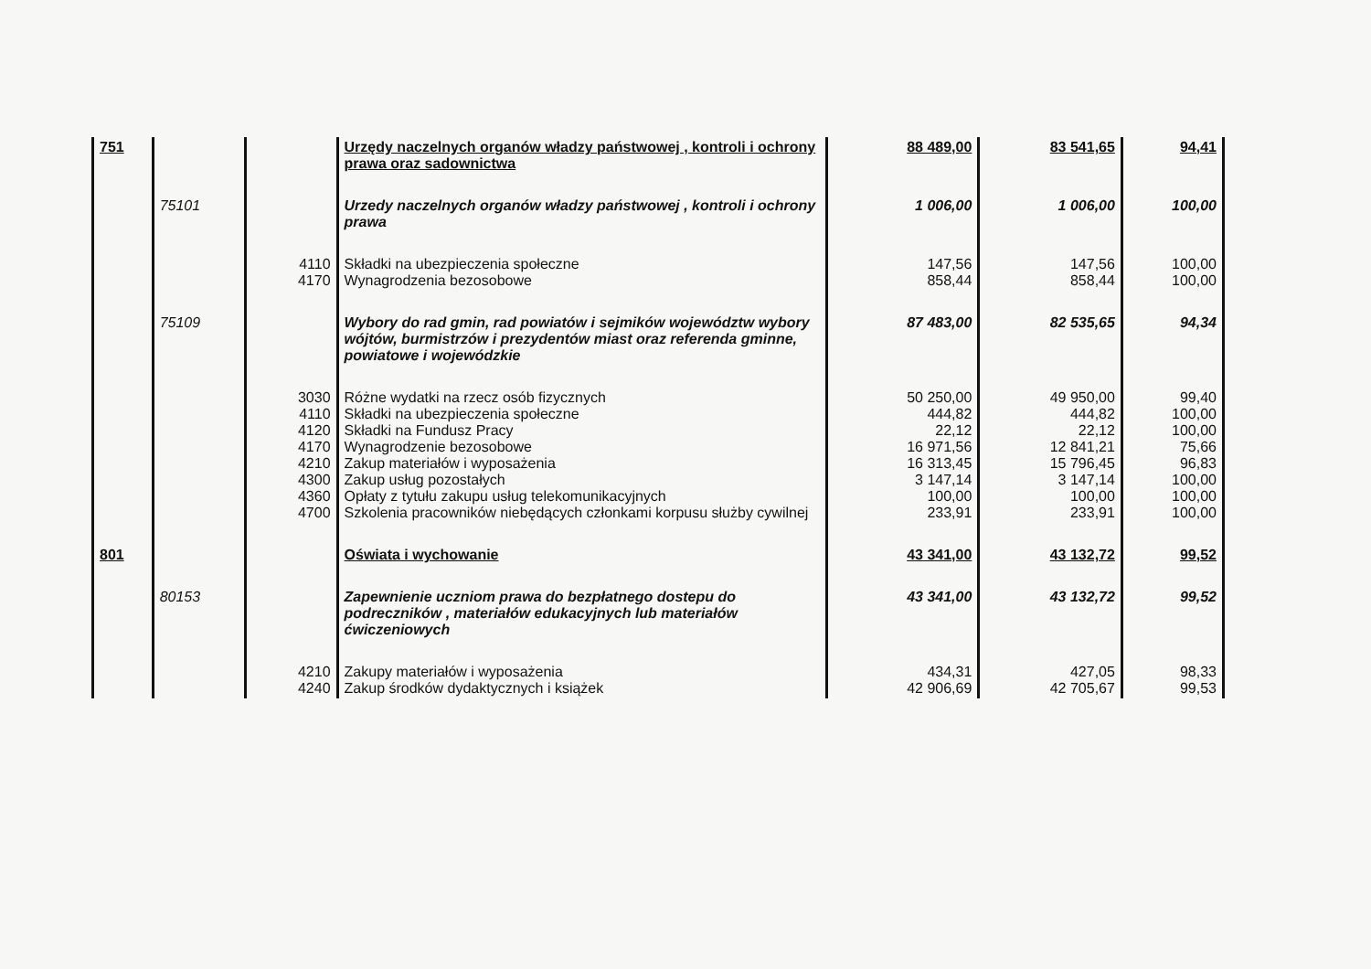| 751 | | | Urzędy naczelnych organów władzy państwowej , kontroli i ochrony prawa oraz sadownictwa | 88 489,00 | 83 541,65 | 94,41 |
| | 75101 | | Urzedy naczelnych organów władzy państwowej , kontroli i ochrony prawa | 1 006,00 | 1 006,00 | 100,00 |
| | | 4110 4170 | Składki na ubezpieczenia społeczne Wynagrodzenia bezosobowe | 147,56 858,44 | 147,56 858,44 | 100,00 100,00 |
| | 75109 | | Wybory do rad gmin, rad powiatów i sejmików województw wybory wójtów, burmistrzów i prezydentów miast oraz referenda gminne, powiatowe i wojewódzkie | 87 483,00 | 82 535,65 | 94,34 |
| | | 3030 4110 4120 4170 4210 4300 4360 4700 | Różne wydatki na rzecz osób fizycznych Składki na ubezpieczenia społeczne Składki na Fundusz Pracy Wynagrodzenie bezosobowe Zakup materiałów i wyposażenia Zakup usług pozostałych Opłaty z tytułu zakupu usług telekomunikacyjnych Szkolenia pracowników niebędących członkami korpusu służby cywilnej | 50 250,00 444,82 22,12 16 971,56 16 313,45 3 147,14 100,00 233,91 | 49 950,00 444,82 22,12 12 841,21 15 796,45 3 147,14 100,00 233,91 | 99,40 100,00 100,00 75,66 96,83 100,00 100,00 100,00 |
| 801 | | | Oświata i wychowanie | 43 341,00 | 43 132,72 | 99,52 |
| | 80153 | | Zapewnienie uczniom prawa do bezpłatnego dostepu do podreczników , materiałów edukacyjnych lub materiałów ćwiczeniowych | 43 341,00 | 43 132,72 | 99,52 |
| | | 4210 4240 | Zakupy materiałów i wyposażenia Zakup środków dydaktycznych i książek | 434,31 42 906,69 | 427,05 42 705,67 | 98,33 99,53 |